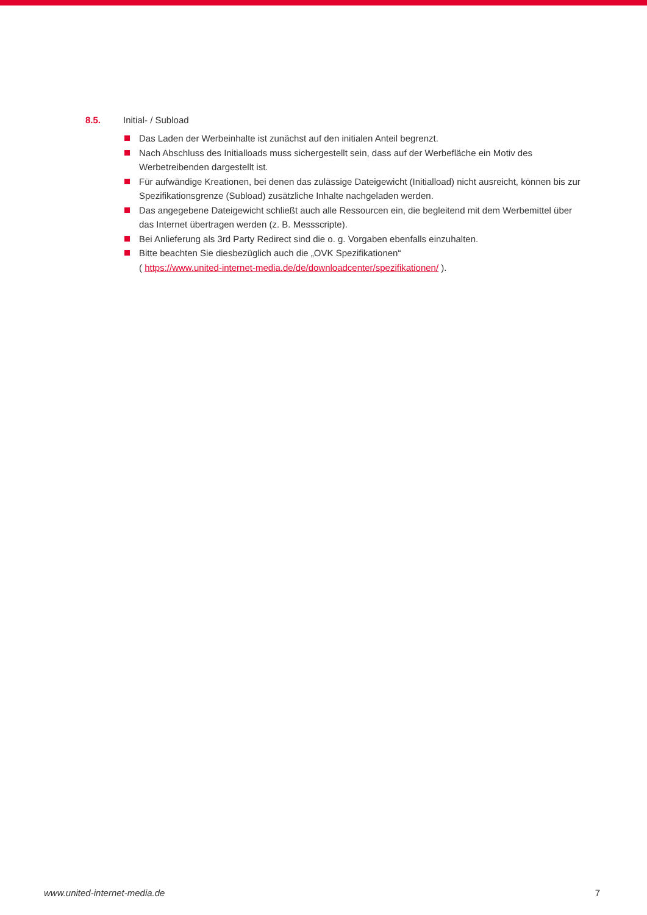8.5. Initial- / Subload
Das Laden der Werbeinhalte ist zunächst auf den initialen Anteil begrenzt.
Nach Abschluss des Initialloads muss sichergestellt sein, dass auf der Werbefläche ein Motiv des Werbetreibenden dargestellt ist.
Für aufwändige Kreationen, bei denen das zulässige Dateigewicht (Initialload) nicht ausreicht, können bis zur Spezifikationsgrenze (Subload) zusätzliche Inhalte nachgeladen werden.
Das angegebene Dateigewicht schließt auch alle Ressourcen ein, die begleitend mit dem Werbemittel über das Internet übertragen werden (z. B. Messscripte).
Bei Anlieferung als 3rd Party Redirect sind die o. g. Vorgaben ebenfalls einzuhalten.
Bitte beachten Sie diesbezüglich auch die „OVK Spezifikationen“
( https://www.united-internet-media.de/de/downloadcenter/spezifikationen/ ).
www.united-internet-media.de 7